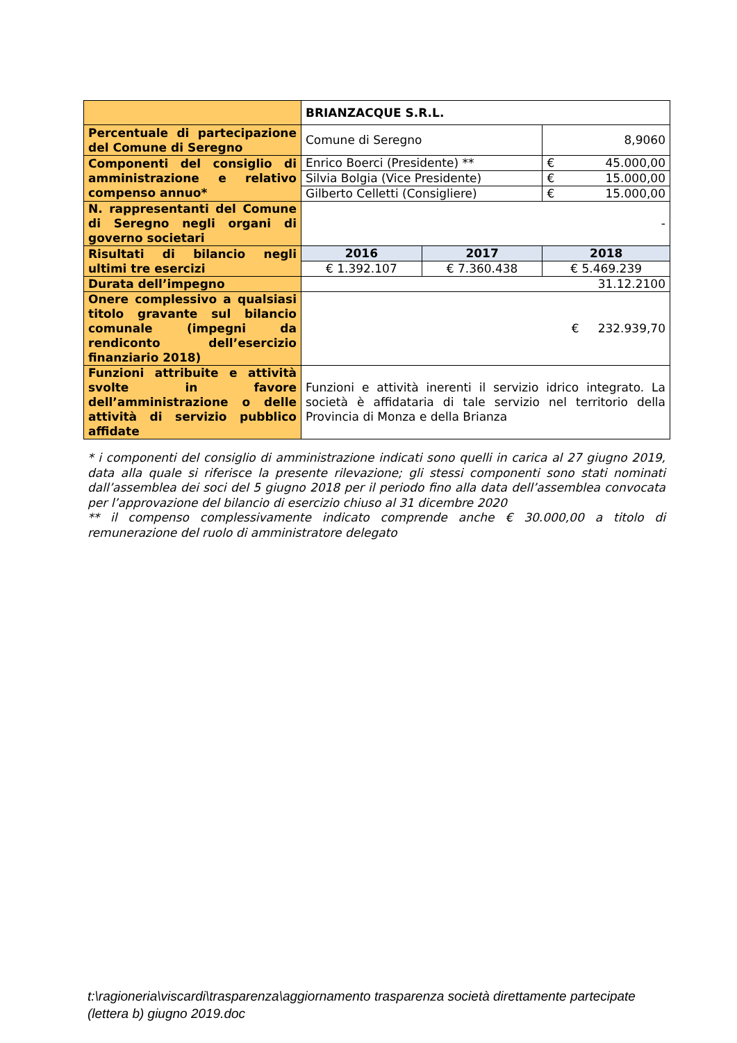| | BRIANZACQUE S.R.L. | | | |
| Percentuale di partecipazione del Comune di Seregno | Comune di Seregno | | 8,9060 | |
| Componenti del consiglio di amministrazione e relativo compenso annuo* | Enrico Boerci (Presidente) ** | | € | 45.000,00 |
| | Silvia Bolgia (Vice Presidente) | | € | 15.000,00 |
| | Gilberto Celletti (Consigliere) | | € | 15.000,00 |
| N. rappresentanti del Comune di Seregno negli organi di governo societari | - | | | |
| Risultati di bilancio negli ultimi tre esercizi | 2016 | 2017 | 2018 | |
| | € 1.392.107 | € 7.360.438 | € 5.469.239 | |
| Durata dell’impegno | 31.12.2100 | | | |
| Onere complessivo a qualsiasi titolo gravante sul bilancio comunale (impegni da rendiconto dell’esercizio finanziario 2018) | € 232.939,70 | | | |
| Funzioni attribuite e attività svolte in favore dell’amministrazione o delle attività di servizio pubblico affidate | Funzioni e attività inerenti il servizio idrico integrato. La società è affidataria di tale servizio nel territorio della Provincia di Monza e della Brianza | | | |
* i componenti del consiglio di amministrazione indicati sono quelli in carica al 27 giugno 2019, data alla quale si riferisce la presente rilevazione; gli stessi componenti sono stati nominati dall’assemblea dei soci del 5 giugno 2018 per il periodo fino alla data dell’assemblea convocata per l’approvazione del bilancio di esercizio chiuso al 31 dicembre 2020
** il compenso complessivamente indicato comprende anche € 30.000,00 a titolo di remunerazione del ruolo di amministratore delegato
t:\ragioneria\viscardi\trasparenza\aggiornamento trasparenza società direttamente partecipate (lettera b) giugno 2019.doc